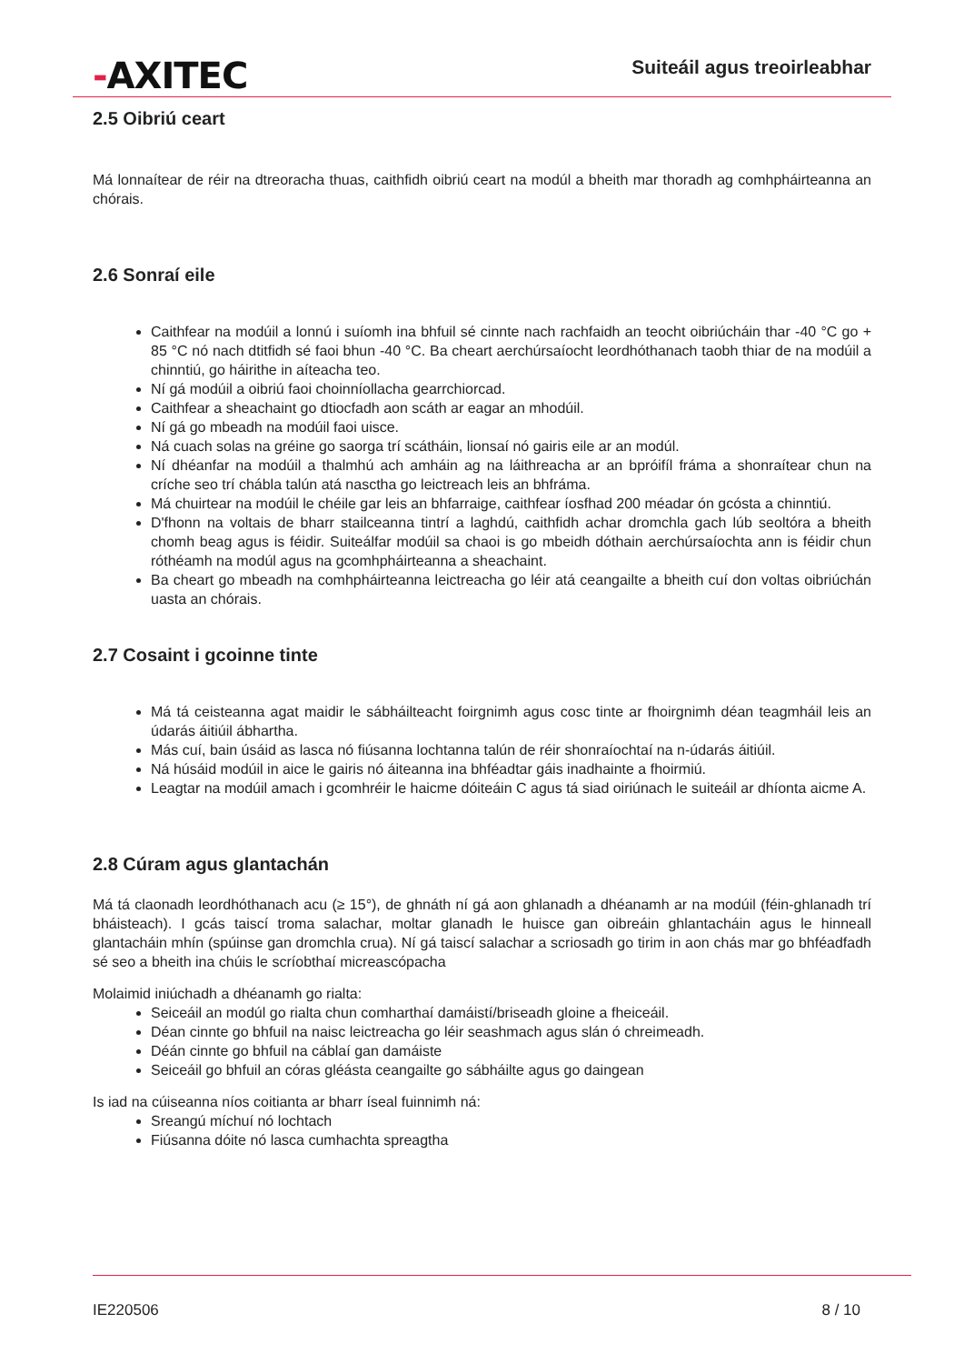-AXITEC
Suiteáil agus treoirleabhar
2.5 Oibriú ceart
Má lonnaítear de réir na dtreoracha thuas, caithfidh oibriú ceart na modúl a bheith mar thoradh ag comhpháirteanna an chórais.
2.6 Sonraí eile
Caithfear na modúil a lonnú i suíomh ina bhfuil sé cinnte nach rachfaidh an teocht oibriúcháin thar -40 °C go + 85 °C nó nach dtitfidh sé faoi bhun -40 °C. Ba cheart aerchúrsaíocht leordhóthanach taobh thiar de na modúil a chinntiú, go háirithe in aíteacha teo.
Ní gá modúil a oibriú faoi choinníollacha gearrchiorcad.
Caithfear a sheachaint go dtiocfadh aon scáth ar eagar an mhodúil.
Ní gá go mbeadh na modúil faoi uisce.
Ná cuach solas na gréine go saorga trí scátháin, lionsaí nó gairis eile ar an modúl.
Ní dhéanfar na modúil a thalmhú ach amháin ag na láithreacha ar an bpróifíl fráma a shonraítear chun na críche seo trí chábla talún atá nasctha go leictreach leis an bhfráma.
Má chuirtear na modúil le chéile gar leis an bhfarraige, caithfear íosfhad 200 méadar ón gcósta a chinntiú.
D'fhonn na voltais de bharr stailceanna tintrí a laghdú, caithfidh achar dromchla gach lúb seoltóra a bheith chomh beag agus is féidir. Suiteálfar modúil sa chaoi is go mbeidh dóthain aerchúrsaíochta ann is féidir chun róthéamh na modúl agus na gcomhpháirteanna a sheachaint.
Ba cheart go mbeadh na comhpháirteanna leictreacha go léir atá ceangailte a bheith cuí don voltas oibriúchán uasta an chórais.
2.7 Cosaint i gcoinne tinte
Má tá ceisteanna agat maidir le sábháilteacht foirgnimh agus cosc tinte ar fhoirgnimh déan teagmháil leis an údarás áitiúil ábhartha.
Más cuí, bain úsáid as lasca nó fiúsanna lochtanna talún de réir shonraíochtaí na n-údarás áitiúil.
Ná húsáid modúil in aice le gairis nó áiteanna ina bhféadtar gáis inadhainte a fhoirmiú.
Leagtar na modúil amach i gcomhréir le haicme dóiteáin C agus tá siad oiriúnach le suiteáil ar dhíonta aicme A.
2.8 Cúram agus glantachán
Má tá claonadh leordhóthanach acu (≥ 15°), de ghnáth ní gá aon ghlanadh a dhéanamh ar na modúil (féin-ghlanadh trí bháisteach). I gcás taiscí troma salachar, moltar glanadh le huisce gan oibreáin ghlantacháin agus le hinneall glantacháin mhín (spúinse gan dromchla crua). Ní gá taiscí salachar a scriosadh go tirim in aon chás mar go bhféadfadh sé seo a bheith ina chúis le scríobthaí micreascópacha
Molaimid iniúchadh a dhéanamh go rialta:
Seiceáil an modúl go rialta chun comharthaí damáistí/briseadh gloine a fheiceáil.
Déan cinnte go bhfuil na naisc leictreacha go léir seashmach agus slán ó chreimeadh.
Déán cinnte go bhfuil na cáblaí gan damáiste
Seiceáil go bhfuil an córas gléásta ceangailte go sábháilte agus go daingean
Is iad na cúiseanna níos coitianta ar bharr íseal fuinnimh ná:
Sreangú míchuí nó lochtach
Fiúsanna dóite nó lasca cumhachta spreagtha
IE220506 8 / 10